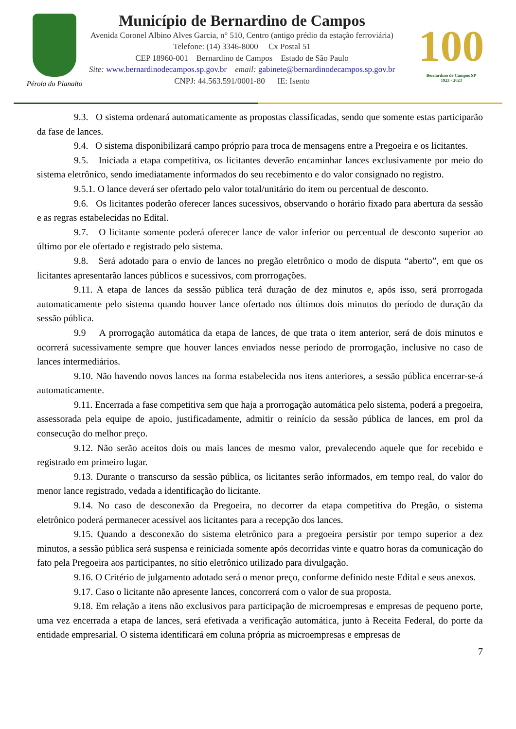Pérola do Planalto
Município de Bernardino de Campos
Avenida Coronel Albino Alves Garcia, n° 510, Centro (antigo prédio da estação ferroviária)
Telefone: (14) 3346-8000 Cx Postal 51
CEP 18960-001 Bernardino de Campos Estado de São Paulo
Site: www.bernardinodecampos.sp.gov.br email: gabinete@bernardinodecampos.sp.gov.br
CNPJ: 44.563.591/0001-80 IE: Isento
100
Bernardino de Campos SP
1923 - 2023
9.3. O sistema ordenará automaticamente as propostas classificadas, sendo que somente estas participarão da fase de lances.
9.4. O sistema disponibilizará campo próprio para troca de mensagens entre a Pregoeira e os licitantes.
9.5. Iniciada a etapa competitiva, os licitantes deverão encaminhar lances exclusivamente por meio do sistema eletrônico, sendo imediatamente informados do seu recebimento e do valor consignado no registro.
9.5.1. O lance deverá ser ofertado pelo valor total/unitário do item ou percentual de desconto.
9.6. Os licitantes poderão oferecer lances sucessivos, observando o horário fixado para abertura da sessão e as regras estabelecidas no Edital.
9.7. O licitante somente poderá oferecer lance de valor inferior ou percentual de desconto superior ao último por ele ofertado e registrado pelo sistema.
9.8. Será adotado para o envio de lances no pregão eletrônico o modo de disputa “aberto”, em que os licitantes apresentarão lances públicos e sucessivos, com prorrogações.
9.11. A etapa de lances da sessão pública terá duração de dez minutos e, após isso, será prorrogada automaticamente pelo sistema quando houver lance ofertado nos últimos dois minutos do período de duração da sessão pública.
9.9 A prorrogação automática da etapa de lances, de que trata o item anterior, será de dois minutos e ocorrerá sucessivamente sempre que houver lances enviados nesse período de prorrogação, inclusive no caso de lances intermediários.
9.10. Não havendo novos lances na forma estabelecida nos itens anteriores, a sessão pública encerrar-se-á automaticamente.
9.11. Encerrada a fase competitiva sem que haja a prorrogação automática pelo sistema, poderá a pregoeira, assessorada pela equipe de apoio, justificadamente, admitir o reinício da sessão pública de lances, em prol da consecução do melhor preço.
9.12. Não serão aceitos dois ou mais lances de mesmo valor, prevalecendo aquele que for recebido e registrado em primeiro lugar.
9.13. Durante o transcurso da sessão pública, os licitantes serão informados, em tempo real, do valor do menor lance registrado, vedada a identificação do licitante.
9.14. No caso de desconexão da Pregoeira, no decorrer da etapa competitiva do Pregão, o sistema eletrônico poderá permanecer acessível aos licitantes para a recepção dos lances.
9.15. Quando a desconexão do sistema eletrônico para a pregoeira persistir por tempo superior a dez minutos, a sessão pública será suspensa e reiniciada somente após decorridas vinte e quatro horas da comunicação do fato pela Pregoeira aos participantes, no sítio eletrônico utilizado para divulgação.
9.16. O Critério de julgamento adotado será o menor preço, conforme definido neste Edital e seus anexos.
9.17. Caso o licitante não apresente lances, concorrerá com o valor de sua proposta.
9.18. Em relação a itens não exclusivos para participação de microempresas e empresas de pequeno porte, uma vez encerrada a etapa de lances, será efetivada a verificação automática, junto à Receita Federal, do porte da entidade empresarial. O sistema identificará em coluna própria as microempresas e empresas de
7